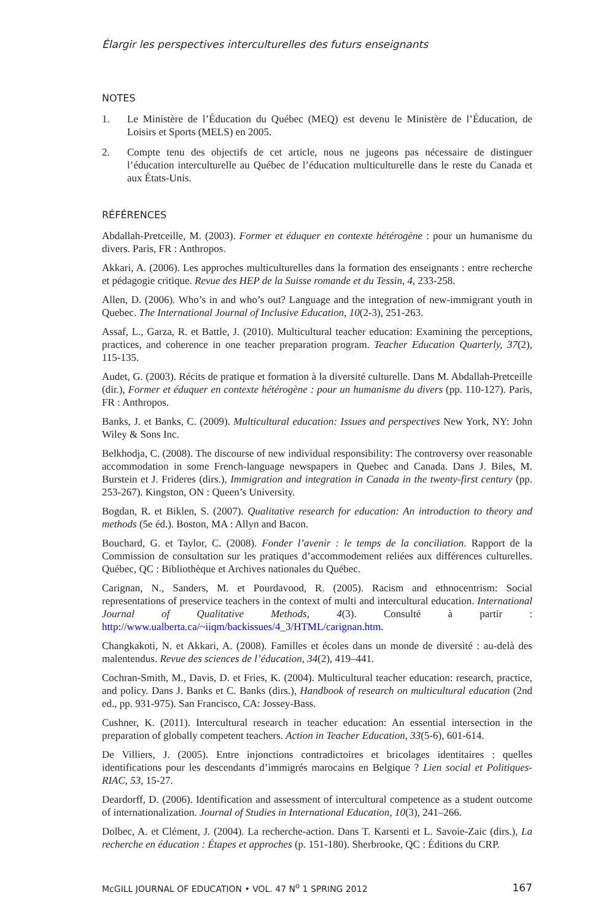Élargir les perspectives interculturelles des futurs enseignants
NOTES
1. Le Ministère de l’Éducation du Québec (MEQ) est devenu le Ministère de l’Éducation, de Loisirs et Sports (MELS) en 2005.
2. Compte tenu des objectifs de cet article, nous ne jugeons pas nécessaire de distinguer l’éducation interculturelle au Québec de l’éducation multiculturelle dans le reste du Canada et aux États-Unis.
RÉFÉRENCES
Abdallah-Pretceille, M. (2003). Former et éduquer en contexte hétérogène : pour un humanisme du divers. Paris, FR : Anthropos.
Akkari, A. (2006). Les approches multiculturelles dans la formation des enseignants : entre recherche et pédagogie critique. Revue des HEP de la Suisse romande et du Tessin, 4, 233-258.
Allen, D. (2006). Who’s in and who’s out? Language and the integration of new-immigrant youth in Quebec. The International Journal of Inclusive Education, 10(2-3), 251-263.
Assaf, L., Garza, R. et Battle, J. (2010). Multicultural teacher education: Examining the perceptions, practices, and coherence in one teacher preparation program. Teacher Education Quarterly, 37(2), 115-135.
Audet, G. (2003). Récits de pratique et formation à la diversité culturelle. Dans M. Abdallah-Pretceille (dir.), Former et éduquer en contexte hétérogène : pour un humanisme du divers (pp. 110-127). Paris, FR : Anthropos.
Banks, J. et Banks, C. (2009). Multicultural education: Issues and perspectives New York, NY: John Wiley & Sons Inc.
Belkhodja, C. (2008). The discourse of new individual responsibility: The controversy over reasonable accommodation in some French-language newspapers in Quebec and Canada. Dans J. Biles, M. Burstein et J. Frideres (dirs.), Immigration and integration in Canada in the twenty-first century (pp. 253-267). Kingston, ON : Queen’s University.
Bogdan, R. et Biklen, S. (2007). Qualitative research for education: An introduction to theory and methods (5e éd.). Boston, MA : Allyn and Bacon.
Bouchard, G. et Taylor, C. (2008). Fonder l’avenir : le temps de la conciliation. Rapport de la Commission de consultation sur les pratiques d’accommodement reliées aux différences culturelles. Québec, QC : Bibliothèque et Archives nationales du Québec.
Carignan, N., Sanders, M. et Pourdavood, R. (2005). Racism and ethnocentrism: Social representations of preservice teachers in the context of multi and intercultural education. International Journal of Qualitative Methods, 4(3). Consulté à partir : http://www.ualberta.ca/~iiqm/backissues/4_3/HTML/carignan.htm.
Changkakoti, N. et Akkari, A. (2008). Familles et écoles dans un monde de diversité : au-delà des malentendus. Revue des sciences de l’éducation, 34(2), 419–441.
Cochran-Smith, M., Davis, D. et Fries, K. (2004). Multicultural teacher education: research, practice, and policy. Dans J. Banks et C. Banks (dirs.), Handbook of research on multicultural education (2nd ed., pp. 931-975). San Francisco, CA: Jossey-Bass.
Cushner, K. (2011). Intercultural research in teacher education: An essential intersection in the preparation of globally competent teachers. Action in Teacher Education, 33(5-6), 601-614.
De Villiers, J. (2005). Entre injonctions contradictoires et bricolages identitaires : quelles identifications pour les descendants d’immigrés marocains en Belgique ? Lien social et Politiques-RIAC, 53, 15-27.
Deardorff, D. (2006). Identification and assessment of intercultural competence as a student outcome of internationalization. Journal of Studies in International Education, 10(3), 241–266.
Dolbec, A. et Clément, J. (2004). La recherche-action. Dans T. Karsenti et L. Savoie-Zaic (dirs.), La recherche en éducation : Étapes et approches (p. 151-180). Sherbrooke, QC : Éditions du CRP.
McGILL JOURNAL OF EDUCATION • VOL. 47 N<sup>o</sup> 1 SPRING 2012 167